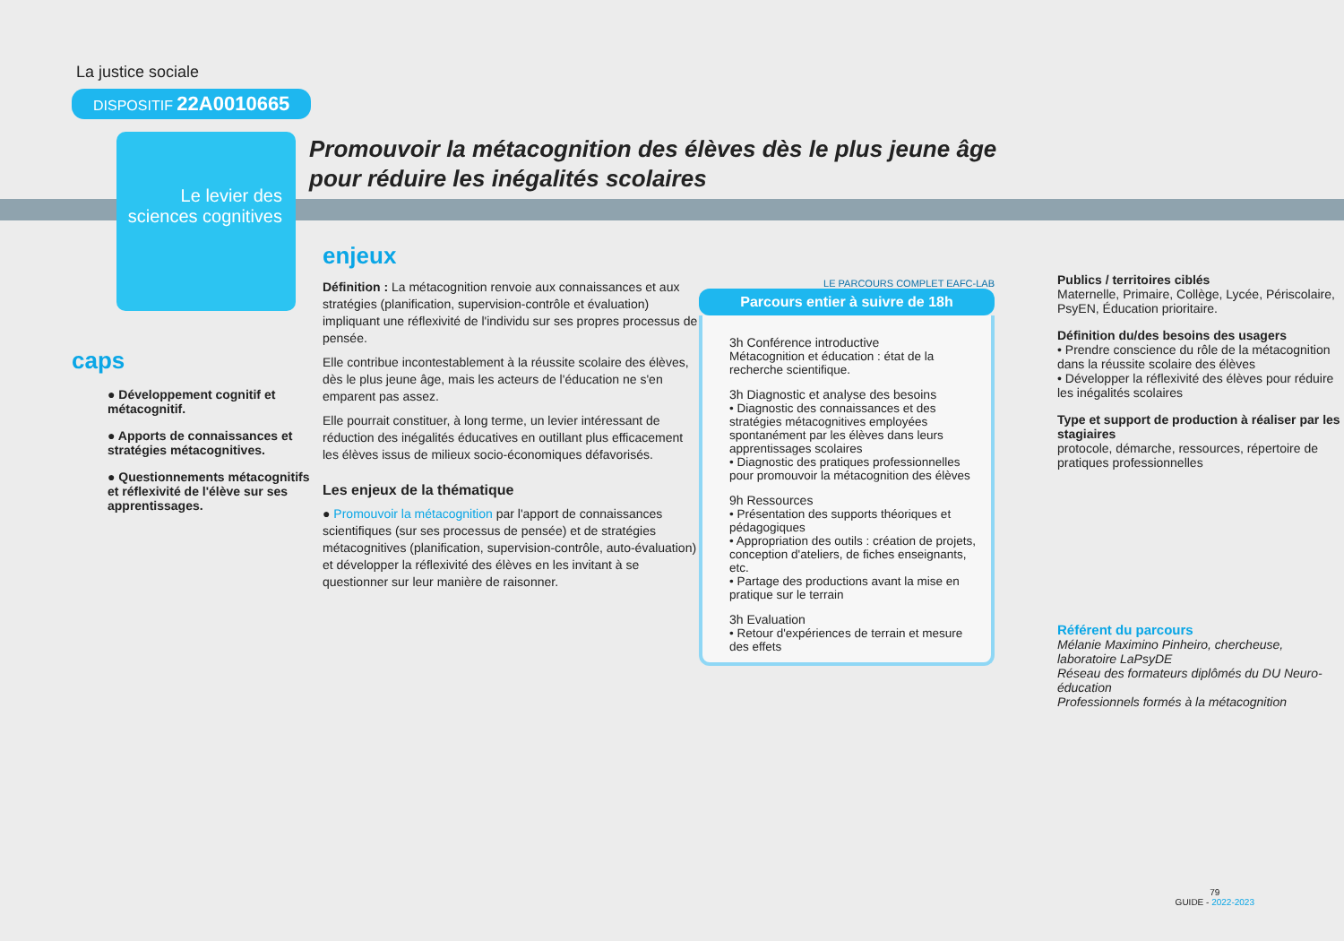Promouvoir la métacognition des élèves dès le plus jeune âge
pour réduire les inégalités scolaires
La justice sociale
DISPOSITIF 22A0010665
Le levier des sciences cognitives
caps
● Développement cognitif et métacognitif.
● Apports de connaissances et stratégies métacognitives.
● Questionnements métacognitifs et réflexivité de l'élève sur ses apprentissages.
enjeux
Définition : La métacognition renvoie aux connaissances et aux stratégies (planification, supervision-contrôle et évaluation) impliquant une réflexivité de l'individu sur ses propres processus de pensée.
Elle contribue incontestablement à la réussite scolaire des élèves, dès le plus jeune âge, mais les acteurs de l'éducation ne s'en emparent pas assez.
Elle pourrait constituer, à long terme, un levier intéressant de réduction des inégalités éducatives en outillant plus efficacement les élèves issus de milieux socio-économiques défavorisés.
Les enjeux de la thématique
● Promouvoir la métacognition par l'apport de connaissances scientifiques (sur ses processus de pensée) et de stratégies métacognitives (planification, supervision-contrôle, auto-évaluation) et développer la réflexivité des élèves en les invitant à se questionner sur leur manière de raisonner.
LE PARCOURS COMPLET EAFC-LAB
Parcours entier à suivre de 18h
3h Conférence introductive
Métacognition et éducation : état de la recherche scientifique.
3h Diagnostic et analyse des besoins
• Diagnostic des connaissances et des stratégies métacognitives employées spontanément par les élèves dans leurs apprentissages scolaires
• Diagnostic des pratiques professionnelles pour promouvoir la métacognition des élèves
9h Ressources
• Présentation des supports théoriques et pédagogiques
• Appropriation des outils : création de projets, conception d'ateliers, de fiches enseignants, etc.
• Partage des productions avant la mise en pratique sur le terrain
3h Evaluation
• Retour d'expériences de terrain et mesure des effets
Publics / territoires ciblés
Maternelle, Primaire, Collège, Lycée, Périscolaire, PsyEN, Éducation prioritaire.
Définition du/des besoins des usagers
• Prendre conscience du rôle de la métacognition dans la réussite scolaire des élèves
• Développer la réflexivité des élèves pour réduire les inégalités scolaires
Type et support de production à réaliser par les stagiaires
protocole, démarche, ressources, répertoire de pratiques professionnelles
Référent du parcours
Mélanie Maximino Pinheiro, chercheuse, laboratoire LaPsyDE
Réseau des formateurs diplômés du DU Neuro-éducation
Professionnels formés à la métacognition
79
GUIDE - 2022-2023